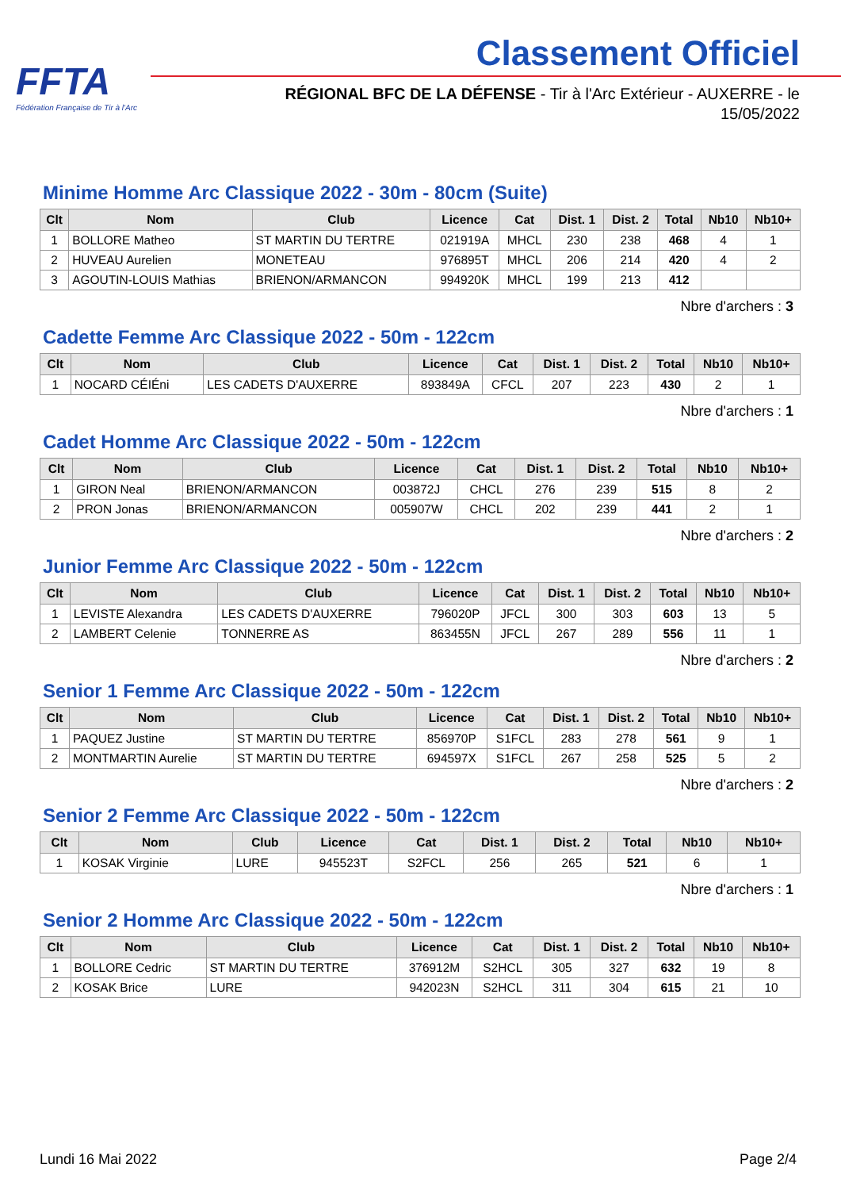FFTA
Fédération Française de Tir à l'Arc
Classement Officiel
RÉGIONAL BFC DE LA DÉFENSE - Tir à l'Arc Extérieur - AUXERRE - le 15/05/2022
Minime Homme Arc Classique 2022 - 30m - 80cm (Suite)
| Clt | Nom | Club | Licence | Cat | Dist. 1 | Dist. 2 | Total | Nb10 | Nb10+ |
| --- | --- | --- | --- | --- | --- | --- | --- | --- | --- |
| 1 | BOLLORE Matheo | ST MARTIN DU TERTRE | 021919A | MHCL | 230 | 238 | 468 | 4 | 1 |
| 2 | HUVEAU Aurelien | MONETEAU | 976895T | MHCL | 206 | 214 | 420 | 4 | 2 |
| 3 | AGOUTIN-LOUIS Mathias | BRIENON/ARMANCON | 994920K | MHCL | 199 | 213 | 412 | | |
Nbre d'archers : 3
Cadette Femme Arc Classique 2022 - 50m - 122cm
| Clt | Nom | Club | Licence | Cat | Dist. 1 | Dist. 2 | Total | Nb10 | Nb10+ |
| --- | --- | --- | --- | --- | --- | --- | --- | --- | --- |
| 1 | NOCARD CÉIÉni | LES CADETS D'AUXERRE | 893849A | CFCL | 207 | 223 | 430 | 2 | 1 |
Nbre d'archers : 1
Cadet Homme Arc Classique 2022 - 50m - 122cm
| Clt | Nom | Club | Licence | Cat | Dist. 1 | Dist. 2 | Total | Nb10 | Nb10+ |
| --- | --- | --- | --- | --- | --- | --- | --- | --- | --- |
| 1 | GIRON Neal | BRIENON/ARMANCON | 003872J | CHCL | 276 | 239 | 515 | 8 | 2 |
| 2 | PRON Jonas | BRIENON/ARMANCON | 005907W | CHCL | 202 | 239 | 441 | 2 | 1 |
Nbre d'archers : 2
Junior Femme Arc Classique 2022 - 50m - 122cm
| Clt | Nom | Club | Licence | Cat | Dist. 1 | Dist. 2 | Total | Nb10 | Nb10+ |
| --- | --- | --- | --- | --- | --- | --- | --- | --- | --- |
| 1 | LEVISTE Alexandra | LES CADETS D'AUXERRE | 796020P | JFCL | 300 | 303 | 603 | 13 | 5 |
| 2 | LAMBERT Celenie | TONNERRE AS | 863455N | JFCL | 267 | 289 | 556 | 11 | 1 |
Nbre d'archers : 2
Senior 1 Femme Arc Classique 2022 - 50m - 122cm
| Clt | Nom | Club | Licence | Cat | Dist. 1 | Dist. 2 | Total | Nb10 | Nb10+ |
| --- | --- | --- | --- | --- | --- | --- | --- | --- | --- |
| 1 | PAQUEZ Justine | ST MARTIN DU TERTRE | 856970P | S1FCL | 283 | 278 | 561 | 9 | 1 |
| 2 | MONTMARTIN Aurelie | ST MARTIN DU TERTRE | 694597X | S1FCL | 267 | 258 | 525 | 5 | 2 |
Nbre d'archers : 2
Senior 2 Femme Arc Classique 2022 - 50m - 122cm
| Clt | Nom | Club | Licence | Cat | Dist. 1 | Dist. 2 | Total | Nb10 | Nb10+ |
| --- | --- | --- | --- | --- | --- | --- | --- | --- | --- |
| 1 | KOSAK Virginie | LURE | 945523T | S2FCL | 256 | 265 | 521 | 6 | 1 |
Nbre d'archers : 1
Senior 2 Homme Arc Classique 2022 - 50m - 122cm
| Clt | Nom | Club | Licence | Cat | Dist. 1 | Dist. 2 | Total | Nb10 | Nb10+ |
| --- | --- | --- | --- | --- | --- | --- | --- | --- | --- |
| 1 | BOLLORE Cedric | ST MARTIN DU TERTRE | 376912M | S2HCL | 305 | 327 | 632 | 19 | 8 |
| 2 | KOSAK Brice | LURE | 942023N | S2HCL | 311 | 304 | 615 | 21 | 10 |
Lundi 16 Mai 2022 Page 2/4